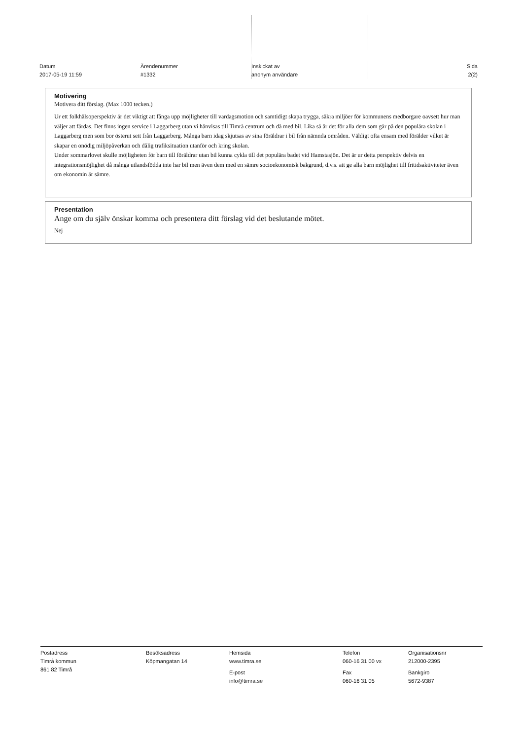Datum
2017-05-19 11:59
Ärendenummer
#1332
Inskickat av
anonym användare
Sida
2(2)
Motivering
Motivera ditt förslag. (Max 1000 tecken.)
Ur ett folkhälsoperspektiv är det viktigt att fånga upp möjligheter till vardagsmotion och samtidigt skapa trygga, säkra miljöer för kommunens medborgare oavsett hur man väljer att färdas. Det finns ingen service i Laggarberg utan vi hänvisas till Timrå centrum och då med bil. Lika så är det för alla dem som går på den populära skolan i Laggarberg men som bor österut sett från Laggarberg. Många barn idag skjutsas av sina föräldrar i bil från nämnda områden. Väldigt ofta ensam med förälder vilket är skapar en onödig miljöpåverkan och dålig trafiksituation utanför och kring skolan.
Under sommarlovet skulle möjligheten för barn till föräldrar utan bil kunna cykla till det populära badet vid Hamstasjön. Det är ur detta perspektiv delvis en integrationsmöjlighet då många utlandsfödda inte har bil men även dem med en sämre socioekonomisk bakgrund, d.v.s. att ge alla barn möjlighet till fritidsaktiviteter även om ekonomin är sämre.
Presentation
Ange om du själv önskar komma och presentera ditt förslag vid det beslutande mötet.
Nej
Postadress
Timrå kommun
861 82 Timrå
Besöksadress
Köpmangatan 14
Hemsida
www.timra.se
E-post
info@timra.se
Telefon
060-16 31 00 vx
Fax
060-16 31 05
Organisationsnr
212000-2395
Bankgiro
5672-9387